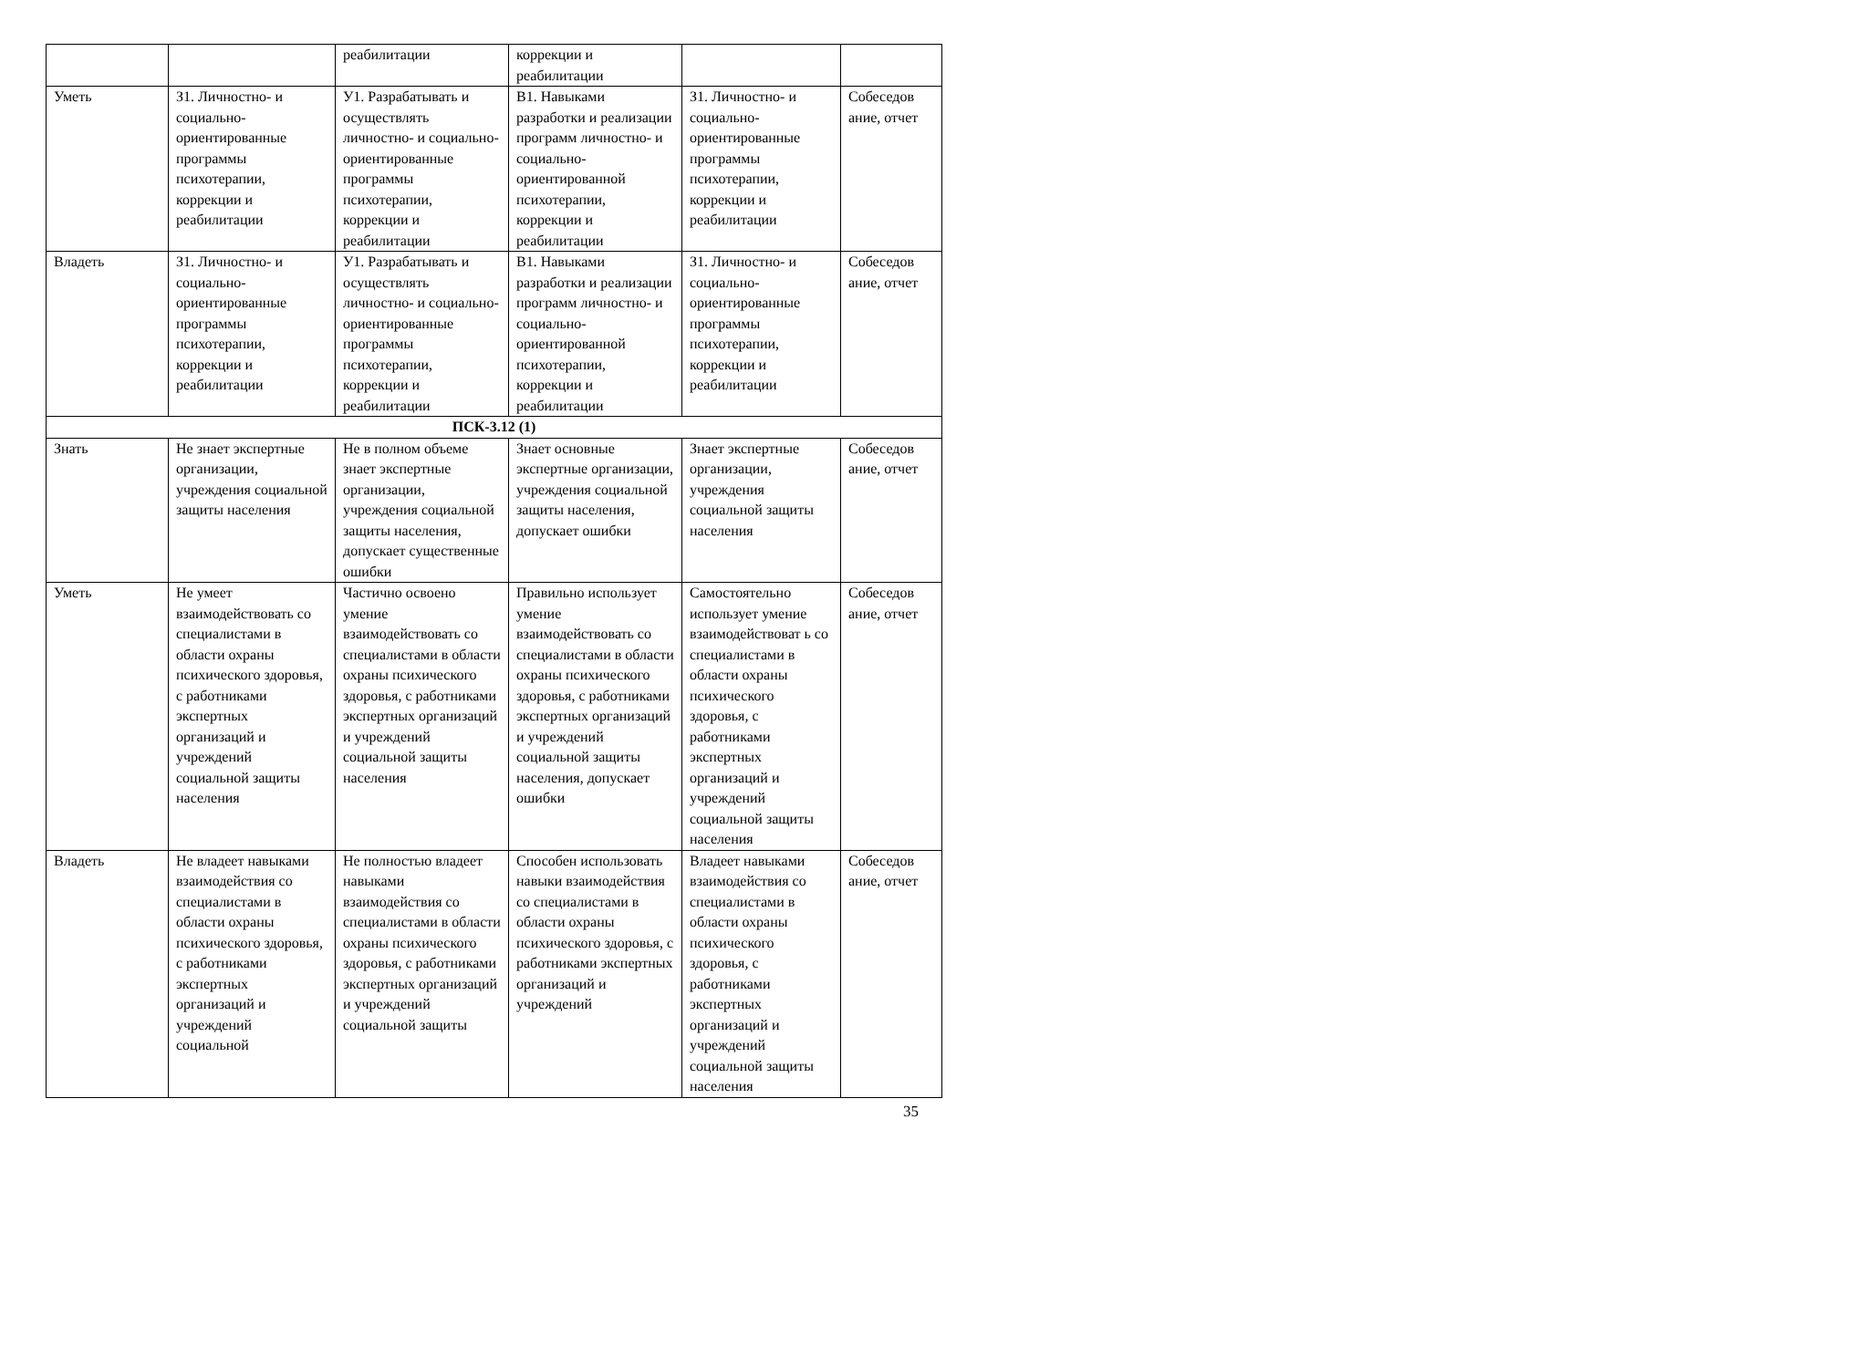| | | реабилитации | коррекции и реабилитации | | |
| Уметь | З1. Личностно- и социально-ориентированные программы психотерапии, коррекции и реабилитации | У1. Разрабатывать и осуществлять личностно- и социально-ориентированные программы психотерапии, коррекции и реабилитации | В1. Навыками разработки и реализации программ личностно- и социально-ориентированной психотерапии, коррекции и реабилитации | З1. Личностно- и социально-ориентированные программы психотерапии, коррекции и реабилитации | Собеседов ание, отчет |
| Владеть | З1. Личностно- и социально-ориентированные программы психотерапии, коррекции и реабилитации | У1. Разрабатывать и осуществлять личностно- и социально-ориентированные программы психотерапии, коррекции и реабилитации | В1. Навыками разработки и реализации программ личностно- и социально-ориентированной психотерапии, коррекции и реабилитации | З1. Личностно- и социально-ориентированные программы психотерапии, коррекции и реабилитации | Собеседов ание, отчет |
| ПСК-3.12 (1) | | | | | |
| Знать | Не знает экспертные организации, учреждения социальной защиты населения | Не в полном объеме знает экспертные организации, учреждения социальной защиты населения, допускает существенные ошибки | Знает основные экспертные организации, учреждения социальной защиты населения, допускает ошибки | Знает экспертные организации, учреждения социальной защиты населения | Собеседов ание, отчет |
| Уметь | Не умеет взаимодействовать со специалистами в области охраны психического здоровья, с работниками экспертных организаций и учреждений социальной защиты населения | Частично освоено умение взаимодействовать со специалистами в области охраны психического здоровья, с работниками экспертных организаций и учреждений социальной защиты населения | Правильно использует умение взаимодействовать со специалистами в области охраны психического здоровья, с работниками экспертных организаций и учреждений социальной защиты населения, допускает ошибки | Самостоятельно использует умение взаимодействоват ь со специалистами в области охраны психического здоровья, с работниками экспертных организаций и учреждений социальной защиты населения | Собеседов ание, отчет |
| Владеть | Не владеет навыками взаимодействия со специалистами в области охраны психического здоровья, с работниками экспертных организаций и учреждений социальной | Не полностью владеет навыками взаимодействия со специалистами в области охраны психического здоровья, с работниками экспертных организаций и учреждений социальной защиты | Способен использовать навыки взаимодействия со специалистами в области охраны психического здоровья, с работниками экспертных организаций и учреждений | Владеет навыками взаимодействия со специалистами в области охраны психического здоровья, с работниками экспертных организаций и учреждений социальной защиты населения | Собеседов ание, отчет |
35